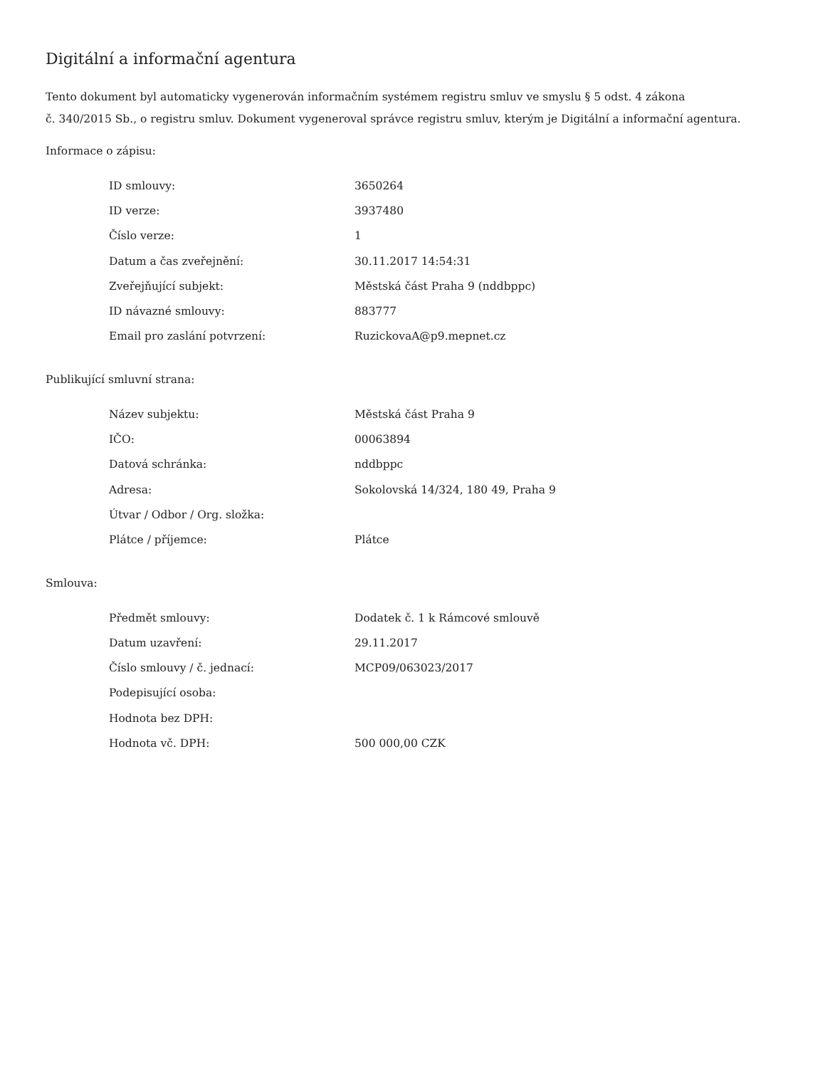Digitální a informační agentura
Tento dokument byl automaticky vygenerován informačním systémem registru smluv ve smyslu § 5 odst. 4 zákona
č. 340/2015 Sb., o registru smluv. Dokument vygeneroval správce registru smluv, kterým je Digitální a informační agentura.
Informace o zápisu:
| ID smlouvy: | 3650264 |
| ID verze: | 3937480 |
| Číslo verze: | 1 |
| Datum a čas zveřejnění: | 30.11.2017 14:54:31 |
| Zveřejňující subjekt: | Městská část Praha 9 (nddbppc) |
| ID návazné smlouvy: | 883777 |
| Email pro zaslání potvrzení: | RuzickovaA@p9.mepnet.cz |
Publikující smluvní strana:
| Název subjektu: | Městská část Praha 9 |
| IČO: | 00063894 |
| Datová schránka: | nddbppc |
| Adresa: | Sokolovská 14/324, 180 49, Praha 9 |
| Útvar / Odbor / Org. složka: | |
| Plátce / příjemce: | Plátce |
Smlouva:
| Předmět smlouvy: | Dodatek č. 1 k Rámcové smlouvě |
| Datum uzavření: | 29.11.2017 |
| Číslo smlouvy / č. jednací: | MCP09/063023/2017 |
| Podepisující osoba: | |
| Hodnota bez DPH: | |
| Hodnota vč. DPH: | 500 000,00 CZK |